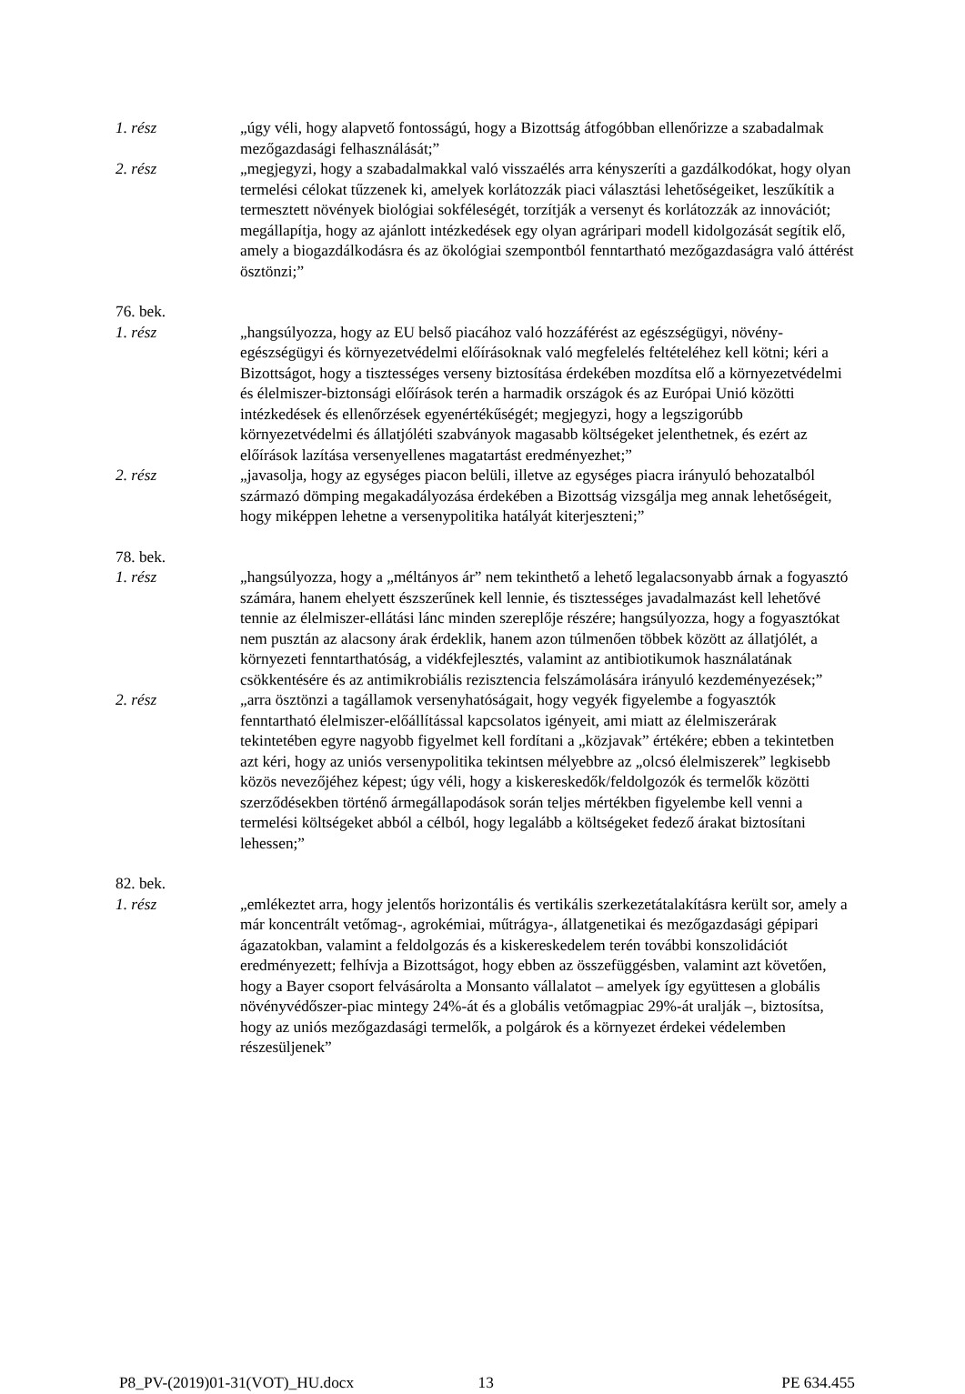1. rész „úgy véli, hogy alapvető fontosságú, hogy a Bizottság átfogóbban ellenőrizze a szabadalmak mezőgazdasági felhasználását;”
2. rész „megjegyzi, hogy a szabadalmakkal való visszaélés arra kényszeríti a gazdálkodókat, hogy olyan termelési célokat tűzzenek ki, amelyek korlátozzák piaci választási lehetőségeiket, leszűkítik a termesztett növények biológiai sokféleségét, torzítják a versenyt és korlátozzák az innovációt; megállapítja, hogy az ajánlott intézkedések egy olyan agráripari modell kidolgozását segítik elő, amely a biogazdálkodásra és az ökológiai szempontból fenntartható mezőgazdaságra való áttérést ösztönzi;”
76. bek.
1. rész „hangsúlyozza, hogy az EU belső piacához való hozzáférést az egészségügyi, növény-egészségügyi és környezetvédelmi előírásoknak való megfelelés feltételéhez kell kötni; kéri a Bizottságot, hogy a tisztességes verseny biztosítása érdekében mozdítsa elő a környezetvédelmi és élelmiszer-biztonsági előírások terén a harmadik országok és az Európai Unió közötti intézkedések és ellenőrzések egyenértékűségét; megjegyzi, hogy a legszigorúbb környezetvédelmi és állatjóléti szabványok magasabb költségeket jelenthetnek, és ezért az előírások lazítása versenyellenes magatartást eredményezhet;”
2. rész „javasolja, hogy az egységes piacon belüli, illetve az egységes piacra irányuló behozatalból származó dömping megakadályozása érdekében a Bizottság vizsgálja meg annak lehetőségeit, hogy miképpen lehetne a versenypolitika hatályát kiterjeszteni;”
78. bek.
1. rész „hangsúlyozza, hogy a „méltányos ár” nem tekinthető a lehető legalacsonyabb árnak a fogyasztó számára, hanem ehelyett észszerűnek kell lennie, és tisztességes javadalmazást kell lehetővé tennie az élelmiszer-ellátási lánc minden szereplője részére; hangsúlyozza, hogy a fogyasztókat nem pusztán az alacsony árak érdeklik, hanem azon túlmenően többek között az állatjólét, a környezeti fenntarthatóság, a vidékfejlesztés, valamint az antibiotikumok használatának csökkentésére és az antimikrobiális rezisztencia felszámolására irányuló kezdeményezések;”
2. rész „arra ösztönzi a tagállamok versenyhatóságait, hogy vegyék figyelembe a fogyasztók fenntartható élelmiszer-előállítással kapcsolatos igényeit, ami miatt az élelmiszerárak tekintetében egyre nagyobb figyelmet kell fordítani a „közjavak” értékére; ebben a tekintetben azt kéri, hogy az uniós versenypolitika tekintsen mélyebbre az „olcsó élelmiszerek” legkisebb közös nevezőjéhez képest; úgy véli, hogy a kiskereskedők/feldolgozók és termelők közötti szerződésekben történő ármegállapodások során teljes mértékben figyelembe kell venni a termelési költségeket abból a célból, hogy legalább a költségeket fedező árakat biztosítani lehessen;”
82. bek.
1. rész „emlékeztet arra, hogy jelentős horizontális és vertikális szerkezetátalakításra került sor, amely a már koncentrált vetőmag-, agrokémiai, műtrágya-, állatgenetikai és mezőgazdasági gépipari ágazatokban, valamint a feldolgozás és a kiskereskedelem terén további konszolidációt eredményezett; felhívja a Bizottságot, hogy ebben az összefüggésben, valamint azt követően, hogy a Bayer csoport felvásárolta a Monsanto vállalatot – amelyek így együttesen a globális növényvédőszer-piac mintegy 24%-át és a globális vetőmagpiac 29%-át uralják –, biztosítsa, hogy az uniós mezőgazdasági termelők, a polgárok és a környezet érdekei védelemben részesüljenek”
P8_PV-(2019)01-31(VOT)_HU.docx 13 PE 634.455